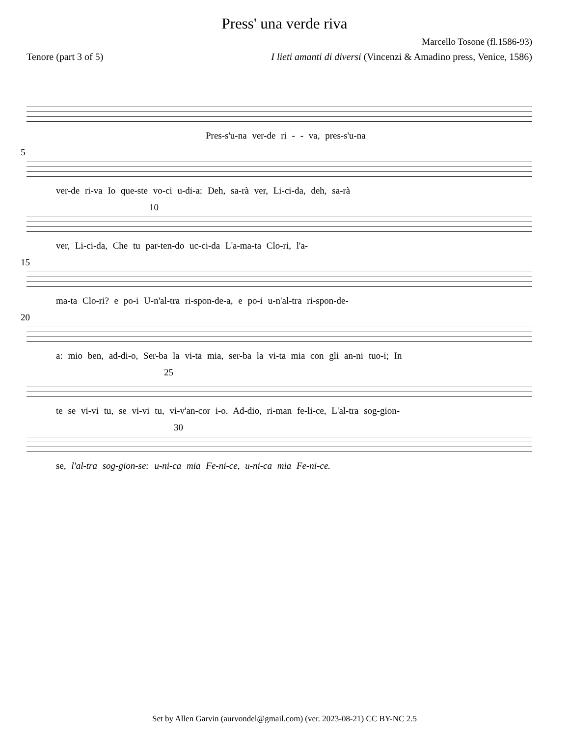Press' una verde riva
Marcello Tosone (fl.1586-93)
Tenore (part 3 of 5) I lieti amanti di diversi (Vincenzi & Amadino press, Venice, 1586)
Pres-s'u-na ver-de ri - - va, pres-s'u-na
5
ver-de ri-va Io que-ste vo-ci u-di-a: Deh, sa-rà ver, Li-ci-da, deh, sa-rà
10
ver, Li-ci-da, Che tu par-ten-do uc-ci-da L'a-ma-ta Clo-ri, l'a-
15
ma-ta Clo-ri? e po-i U-n'al-tra ri-spon-de-a, e po-i u-n'al-tra ri-spon-de-
20
a: mio ben, ad-di-o, Ser-ba la vi-ta mia, ser-ba la vi-ta mia con gli an-ni tuo-i; In
25
te se vi-vi tu, se vi-vi tu, vi-v'an-cor i-o. Ad-dio, ri-man fe-li-ce, L'al-tra sog-gion-
30
se, l'al-tra sog-gion-se: u-ni-ca mia Fe-ni-ce, u-ni-ca mia Fe-ni-ce.
Set by Allen Garvin (aurvondel@gmail.com) (ver. 2023-08-21) CC BY-NC 2.5